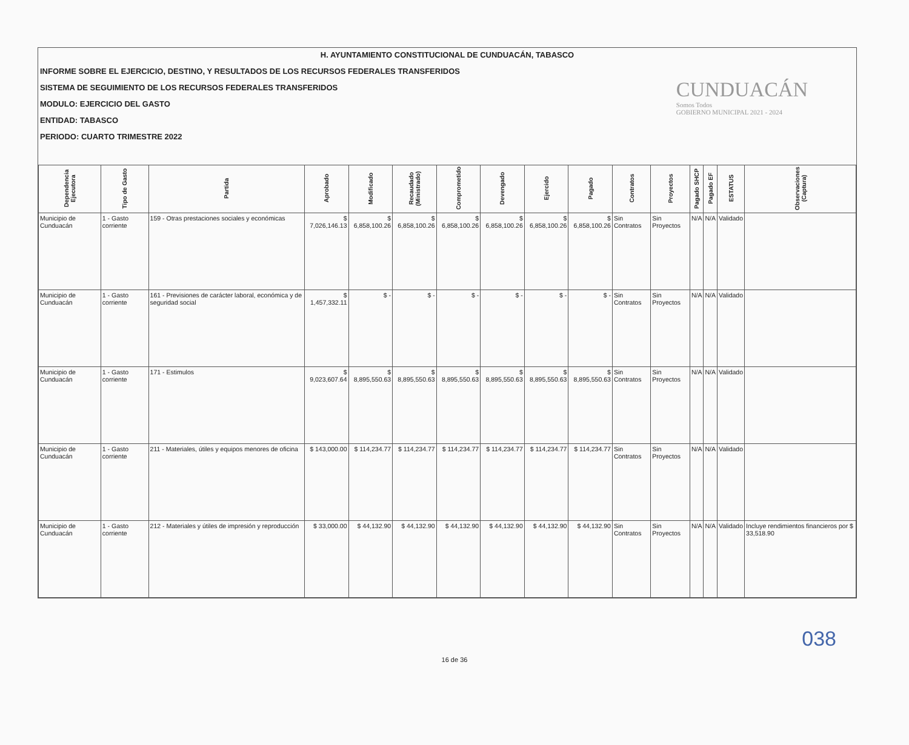H. AYUNTAMIENTO CONSTITUCIONAL DE CUNDUACÁN, TABASCO
INFORME SOBRE EL EJERCICIO, DESTINO, Y RESULTADOS DE LOS RECURSOS FEDERALES TRANSFERIDOS
SISTEMA DE SEGUIMIENTO DE LOS RECURSOS FEDERALES TRANSFERIDOS
MODULO: EJERCICIO DEL GASTO
ENTIDAD: TABASCO
PERIODO: CUARTO TRIMESTRE 2022
CUNDUACÁN
Somos Todos
GOBIERNO MUNICIPAL 2021 - 2024
| Dependencia Ejecutora | Tipo de Gasto | Partida | Aprobado | Modificado | Recaudado (Ministrado) | Comprometido | Devengado | Ejercido | Pagado | Contratos | Proyectos | Pagado SHCP | Pagado EF | ESTATUS | Observaciones (Captura) |
| --- | --- | --- | --- | --- | --- | --- | --- | --- | --- | --- | --- | --- | --- | --- | --- |
| Municipio de Cunduacán | 1 - Gasto corriente | 159 - Otras prestaciones sociales y económicas | $ 7,026,146.13 | $ 6,858,100.26 | $ 6,858,100.26 | $ 6,858,100.26 | $ 6,858,100.26 | $ 6,858,100.26 | $ 6,858,100.26 | Sin Contratos | Sin Proyectos | N/A | N/A | Validado | |
| Municipio de Cunduacán | 1 - Gasto corriente | 161 - Previsiones de carácter laboral, económica y de seguridad social | $ 1,457,332.11 | $ - | $ - | $ - | $ - | $ - | $ - | Sin Contratos | Sin Proyectos | N/A | N/A | Validado | |
| Municipio de Cunduacán | 1 - Gasto corriente | 171 - Estimulos | $ 9,023,607.64 | $ 8,895,550.63 | $ 8,895,550.63 | $ 8,895,550.63 | $ 8,895,550.63 | $ 8,895,550.63 | $ 8,895,550.63 | Sin Contratos | Sin Proyectos | N/A | N/A | Validado | |
| Municipio de Cunduacán | 1 - Gasto corriente | 211 - Materiales, útiles y equipos menores de oficina | $ 143,000.00 | $ 114,234.77 | $ 114,234.77 | $ 114,234.77 | $ 114,234.77 | $ 114,234.77 | $ 114,234.77 | Sin Contratos | Sin Proyectos | N/A | N/A | Validado | |
| Municipio de Cunduacán | 1 - Gasto corriente | 212 - Materiales y útiles de impresión y reproducción | $ 33,000.00 | $ 44,132.90 | $ 44,132.90 | $ 44,132.90 | $ 44,132.90 | $ 44,132.90 | $ 44,132.90 | Sin Contratos | Sin Proyectos | N/A | N/A | Validado | Incluye rendimientos financieros por $ 33,518.90 |
038
16 de 36